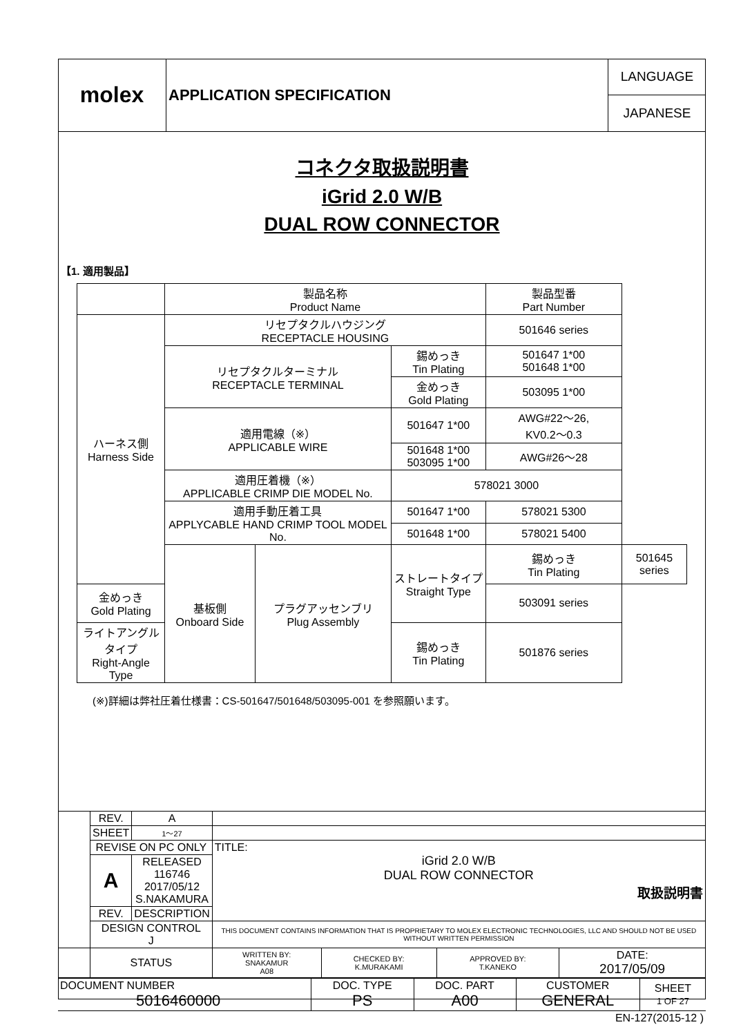| molex | APPLICATION SPECIFICATION | LANGUAGE |
| | | JAPANESE |
コネクタ取扱説明書
iGrid 2.0 W/B
DUAL ROW CONNECTOR
【1. 適用製品】
| | 製品名称 Product Name | | | 製品型番 Part Number | |
| ハーネス側 Harness Side | リセプタクルハウジング RECEPTACLE HOUSING | | | 501646 series | |
| | リセプタクルターミナル RECEPTACLE TERMINAL | | 錫めっき Tin Plating | 501647 1*00 501648 1*00 | |
| | | | 金めっき Gold Plating | 503095 1*00 | |
| | 適用電線（※） APPLICABLE WIRE | | 501647 1*00 | AWG#22～26, KV0.2～0.3 | |
| | | | 501648 1*00 503095 1*00 | AWG#26～28 | |
| | 適用圧着機（※） APPLICABLE CRIMP DIE MODEL No. | | 578021 3000 | | |
| | 適用手動圧着工具 APPLYCABLE HAND CRIMP TOOL MODEL No. | | 501647 1*00 | 578021 5300 | |
| | | | 501648 1*00 | 578021 5400 | |
| | 基板側 Onboard Side | プラグアッセンブリ Plug Assembly | ストレートタイプ Straight Type | 錫めっき Tin Plating | 501645 series |
| 金めっき Gold Plating | | | | 503091 series | |
| ライトアングルタイプ Right-Angle Type | | | 錫めっき Tin Plating | 501876 series | |
(※)詳細は弊社圧着仕様書：CS-501647/501648/503095-001 を参照願います。
| | REV. | A | | | | |
| | SHEET | 1～27 | | | | |
| | REVISE ON PC ONLY | | TITLE: iGrid 2.0 W/B DUAL ROW CONNECTOR 取扱説明書 | | | |
| | A | RELEASED 116746 2017/05/12 S.NAKAMURA | | | | |
| | REV. | DESCRIPTION | | | | |
| | DESIGN CONTROL J | | THIS DOCUMENT CONTAINS INFORMATION THAT IS PROPRIETARY TO MOLEX ELECTRONIC TECHNOLOGIES, LLC AND SHOULD NOT BE USED WITHOUT WRITTEN PERMISSION | | | |
| | STATUS | | WRITTEN BY: SNAKAMUR A08 | CHECKED BY: K.MURAKAMI | APPROVED BY: T.KANEKO | DATE: 2017/05/09 |
| DOCUMENT NUMBER 5016460000 | DOC. TYPE PS | DOC. PART A00 | CUSTOMER GENERAL | SHEET 1 OF 27 |
| EN-127(2015-12 ) | | | | |